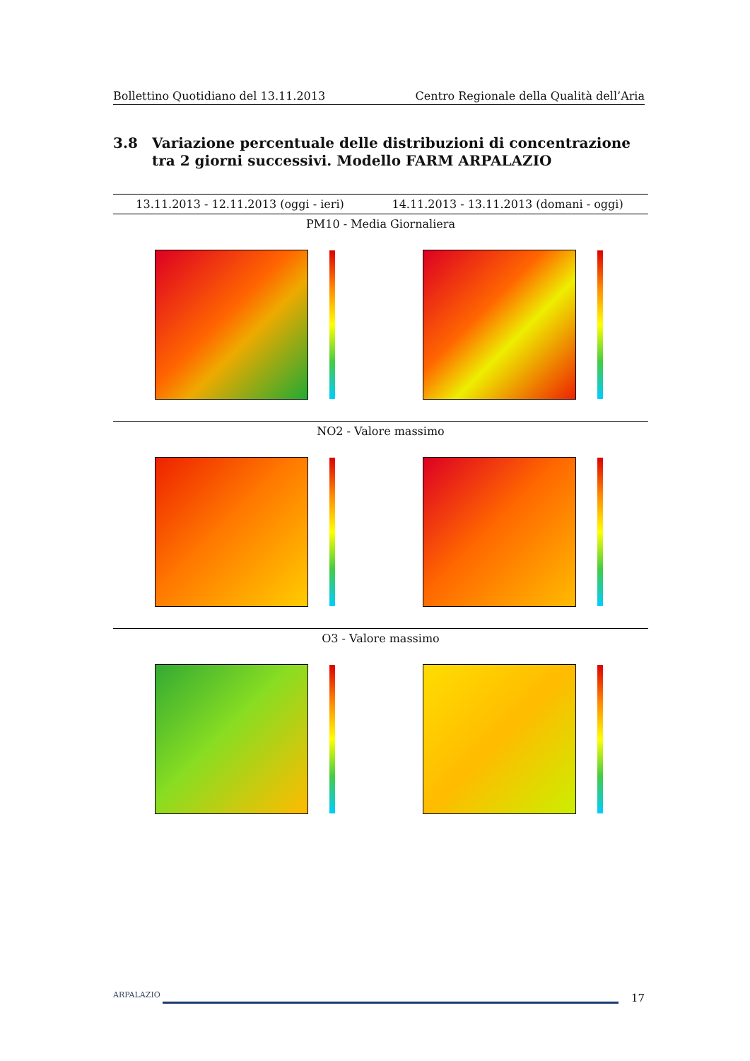Bollettino Quotidiano del 13.11.2013 Centro Regionale della Qualità dell’Aria
3.8 Variazione percentuale delle distribuzioni di concentrazione tra 2 giorni successivi. Modello FARM ARPALAZIO
| 13.11.2013 - 12.11.2013 (oggi - ieri) | 14.11.2013 - 13.11.2013 (domani - oggi) |
| --- | --- |
| PM10 - Media Giornaliera | |
| NO2 - Valore massimo | |
| O3 - Valore massimo | |
ARPALAZIO
17